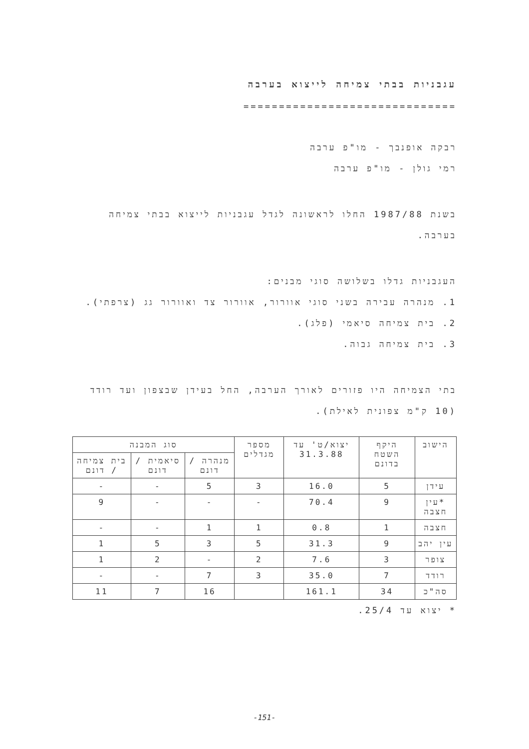עגבניות בבתי צמיחה לייצוא בערבה
==============================
רבקה אופנבך - מו"פ ערבה
רמי גולן - מו"פ ערבה
בשנת 1987/88 החלו לראשונה לגדל עגבניות לייצוא בבתי צמיחה בערבה.
העגבניות גדלו בשלושה סוגי מבנים:
1. מנהרה עבירה בשני סוגי אוורור, אוורור צד ואוורור גג (צרפתי).
2. בית צמיחה סיאמי (פלג).
3. בית צמיחה גבוה.
בתי הצמיחה היו פזורים לאורך הערבה, החל בעידן שבצפון ועד רודד (10 ק"מ צפונית לאילת).
| הישוב | היקף השטח בדונם | יצוא/ט' עד 31.3.88 | מספר מגדלים | סוג המבנה | | |
| --- | --- | --- | --- | --- | --- | --- |
| | | | | מנהרה / דונם | סיאמית / דונם | בית צמיחה / דונם |
| עידן | 5 | 16.0 | 3 | 5 | - | - |
| *עין חצבה | 9 | 70.4 | - | - | - | 9 |
| חצבה | 1 | 0.8 | 1 | 1 | - | - |
| עין יהב | 9 | 31.3 | 5 | 3 | 5 | 1 |
| צופר | 3 | 7.6 | 2 | - | 2 | 1 |
| רודד | 7 | 35.0 | 3 | 7 | - | - |
| סה"כ | 34 | 161.1 | | 16 | 7 | 11 |
* יצוא עד 25/4.
-151-